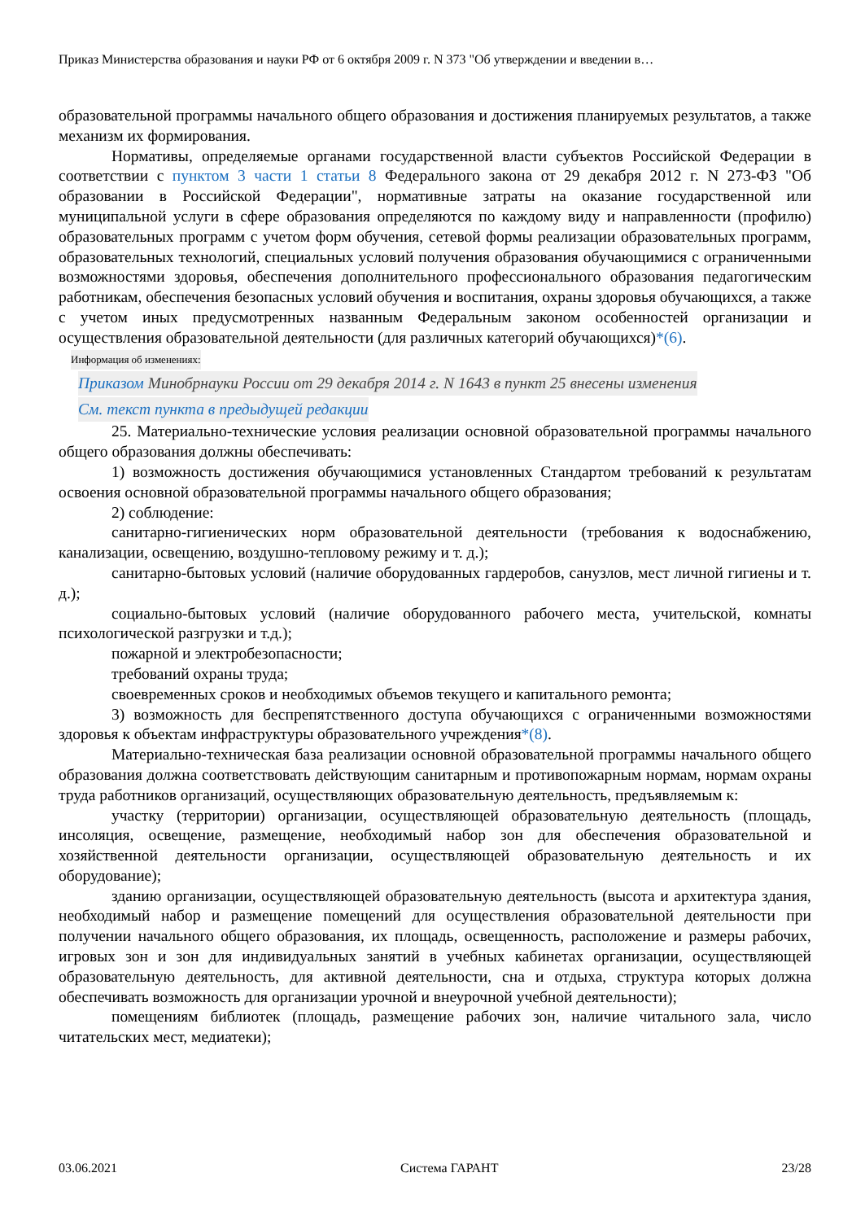Приказ Министерства образования и науки РФ от 6 октября 2009 г. N 373 "Об утверждении и введении в…
образовательной программы начального общего образования и достижения планируемых результатов, а также механизм их формирования.
Нормативы, определяемые органами государственной власти субъектов Российской Федерации в соответствии с пунктом 3 части 1 статьи 8 Федерального закона от 29 декабря 2012 г. N 273-ФЗ "Об образовании в Российской Федерации", нормативные затраты на оказание государственной или муниципальной услуги в сфере образования определяются по каждому виду и направленности (профилю) образовательных программ с учетом форм обучения, сетевой формы реализации образовательных программ, образовательных технологий, специальных условий получения образования обучающимися с ограниченными возможностями здоровья, обеспечения дополнительного профессионального образования педагогическим работникам, обеспечения безопасных условий обучения и воспитания, охраны здоровья обучающихся, а также с учетом иных предусмотренных названным Федеральным законом особенностей организации и осуществления образовательной деятельности (для различных категорий обучающихся)*(6).
Информация об изменениях:
Приказом Минобрнауки России от 29 декабря 2014 г. N 1643 в пункт 25 внесены изменения
См. текст пункта в предыдущей редакции
25. Материально-технические условия реализации основной образовательной программы начального общего образования должны обеспечивать:
1) возможность достижения обучающимися установленных Стандартом требований к результатам освоения основной образовательной программы начального общего образования;
2) соблюдение:
санитарно-гигиенических норм образовательной деятельности (требования к водоснабжению, канализации, освещению, воздушно-тепловому режиму и т. д.);
санитарно-бытовых условий (наличие оборудованных гардеробов, санузлов, мест личной гигиены и т. д.);
социально-бытовых условий (наличие оборудованного рабочего места, учительской, комнаты психологической разгрузки и т.д.);
пожарной и электробезопасности;
требований охраны труда;
своевременных сроков и необходимых объемов текущего и капитального ремонта;
3) возможность для беспрепятственного доступа обучающихся с ограниченными возможностями здоровья к объектам инфраструктуры образовательного учреждения*(8).
Материально-техническая база реализации основной образовательной программы начального общего образования должна соответствовать действующим санитарным и противопожарным нормам, нормам охраны труда работников организаций, осуществляющих образовательную деятельность, предъявляемым к:
участку (территории) организации, осуществляющей образовательную деятельность (площадь, инсоляция, освещение, размещение, необходимый набор зон для обеспечения образовательной и хозяйственной деятельности организации, осуществляющей образовательную деятельность и их оборудование);
зданию организации, осуществляющей образовательную деятельность (высота и архитектура здания, необходимый набор и размещение помещений для осуществления образовательной деятельности при получении начального общего образования, их площадь, освещенность, расположение и размеры рабочих, игровых зон и зон для индивидуальных занятий в учебных кабинетах организации, осуществляющей образовательную деятельность, для активной деятельности, сна и отдыха, структура которых должна обеспечивать возможность для организации урочной и внеурочной учебной деятельности);
помещениям библиотек (площадь, размещение рабочих зон, наличие читального зала, число читательских мест, медиатеки);
03.06.2021 Система ГАРАНТ 23/28